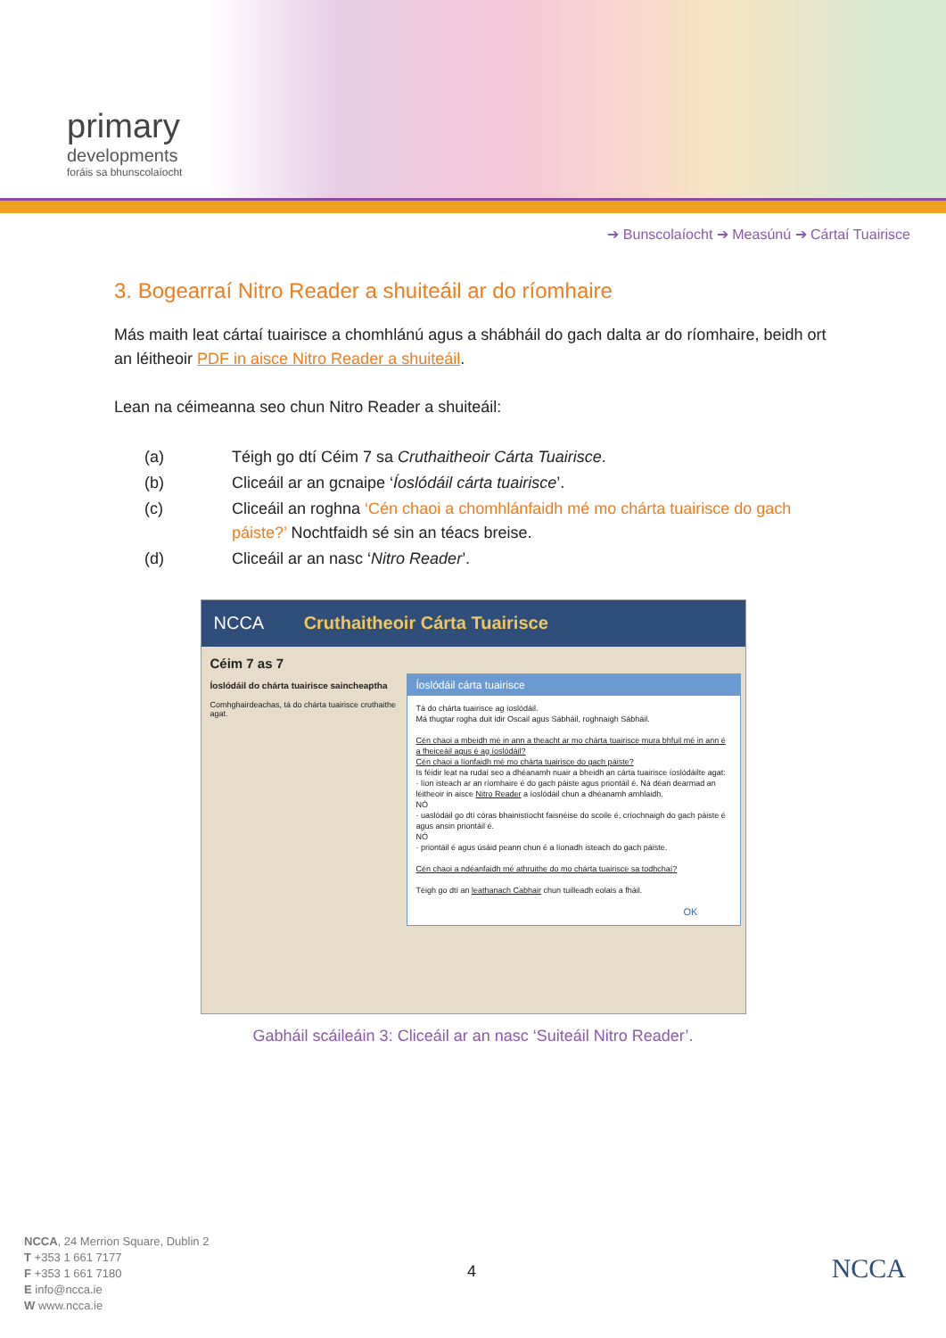primary
developments
foráis sa bhunscolaíocht
➔ Bunscolaíocht ➔ Measúnú ➔ Cártaí Tuairisce
3. Bogearraí Nitro Reader a shuiteáil ar do ríomhaire
Más maith leat cártaí tuairisce a chomhlánú agus a shábháil do gach dalta ar do ríomhaire, beidh ort an léitheoir PDF in aisce Nitro Reader a shuiteáil.
Lean na céimeanna seo chun Nitro Reader a shuiteáil:
| (a) | Téigh go dtí Céim 7 sa Cruthaitheoir Cárta Tuairisce . |
| (b) | Cliceáil ar an gcnaipe ‘ Íoslódáil cárta tuairisce ’. |
| (c) | Cliceáil an roghna ‘Cén chaoi a chomhlánfaidh mé mo chárta tuairisce do gach páiste?’ Nochtfaidh sé sin an téacs breise. |
| (d) | Cliceáil ar an nasc ‘ Nitro Reader ’. |
NCCA Cruthaitheoir Cárta Tuairisce
Céim 7 as 7
Íoslódáil do chárta tuairisce saincheaptha
Comhghairdeachas, tá do chárta tuairisce cruthaithe agat.
Íoslódáil cárta tuairisce
Tá do chárta tuairisce ag íoslódáil.
Má thugtar rogha duit idir Oscail agus Sábháil, roghnaigh Sábháil.
Cén chaoi a mbeidh mé in ann a theacht ar mo chárta tuairisce mura bhfuil mé in ann é a fheiceáil agus é ag íoslódáil?
Cén chaoi a líonfaidh mé mo chárta tuairisce do gach páiste?
Is féidir leat na rudaí seo a dhéanamh nuair a bheidh an cárta tuairisce íoslódáilte agat:
· líon isteach ar an ríomhaire é do gach páiste agus priontáil é. Ná déan dearmad an léitheoir in aisce Nitro Reader a íoslódáil chun a dhéanamh amhlaidh.
NÓ
· uaslódáil go dtí córas bhainistíocht faisnéise do scoile é, críochnaigh do gach páiste é agus ansin priontáil é.
NÓ
· priontáil é agus úsáid peann chun é a líonadh isteach do gach páiste.
Cén chaoi a ndéanfaidh mé athruithe do mo chárta tuairisce sa todhchaí?
Téigh go dtí an leathanach Cabhair chun tuilleadh eolais a fháil.
OK
Gabháil scáileáin 3: Cliceáil ar an nasc ‘Suiteáil Nitro Reader’.
NCCA, 24 Merrion Square, Dublin 2
T +353 1 661 7177
F +353 1 661 7180
E info@ncca.ie
W www.ncca.ie
4 NCCA